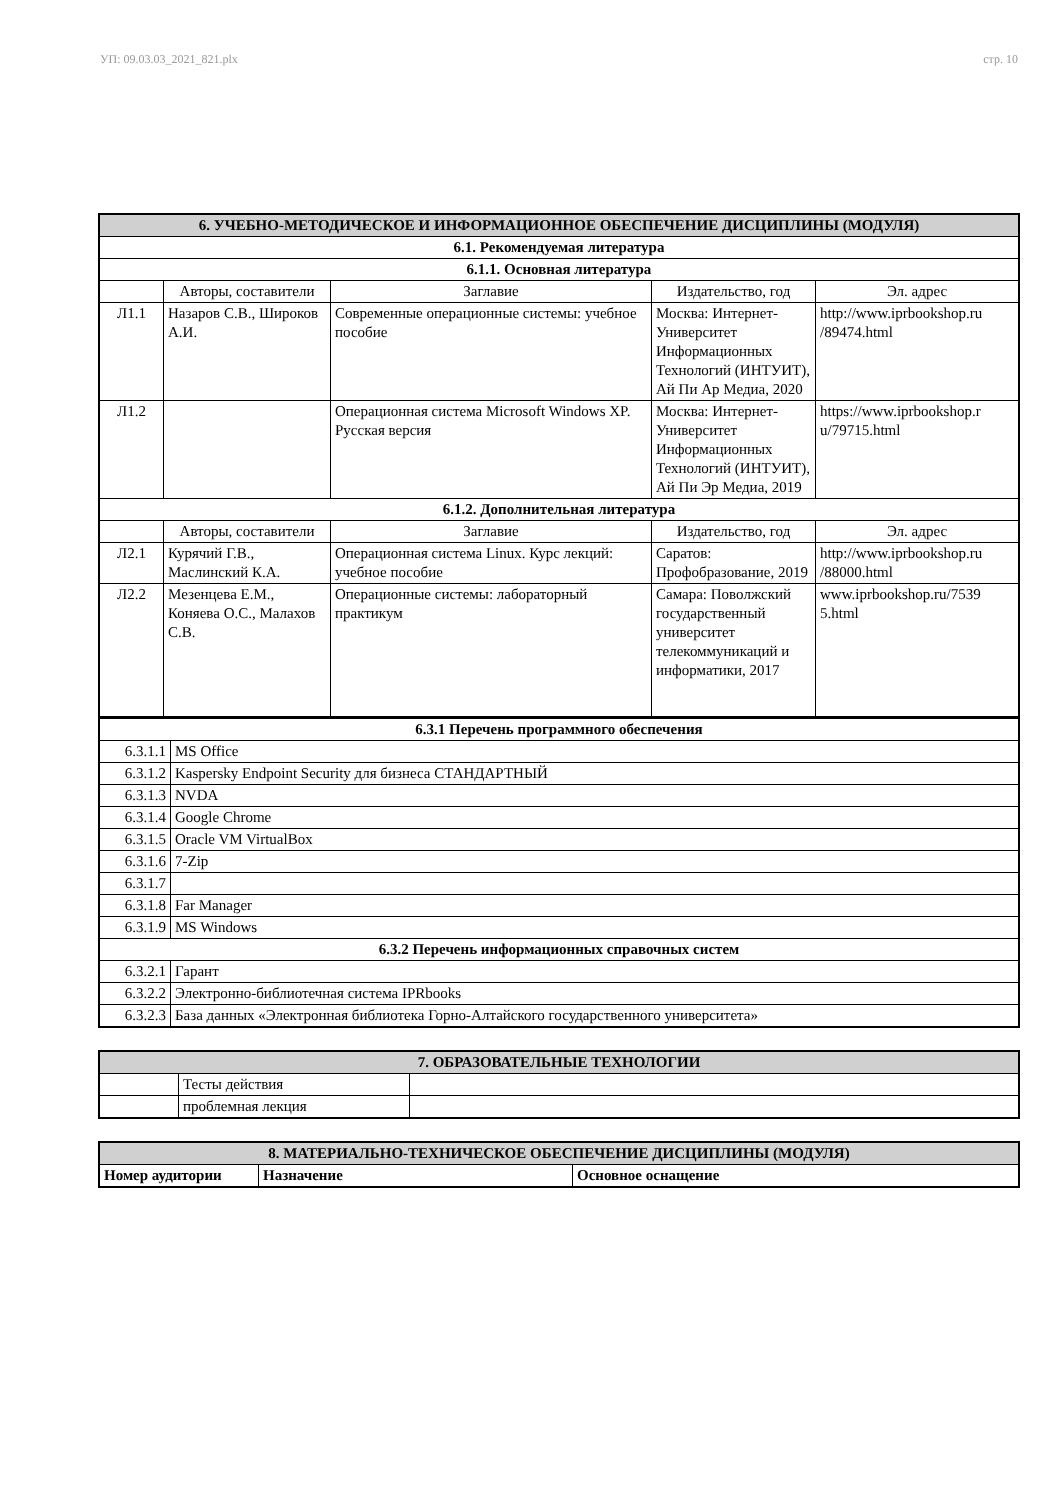УП: 09.03.03_2021_821.plx стр. 10
| 6. УЧЕБНО-МЕТОДИЧЕСКОЕ И ИНФОРМАЦИОННОЕ ОБЕСПЕЧЕНИЕ ДИСЦИПЛИНЫ (МОДУЛЯ) | | | | |
| 6.1. Рекомендуемая литература | | | | |
| 6.1.1. Основная литература | | | | |
| | Авторы, составители | Заглавие | Издательство, год | Эл. адрес |
| Л1.1 | Назаров С.В., Широков А.И. | Современные операционные системы: учебное пособие | Москва: Интернет-Университет Информационных Технологий (ИНТУИТ), Ай Пи Ар Медиа, 2020 | http://www.iprbookshop.ru /89474.html |
| Л1.2 | | Операционная система Microsoft Windows XP. Русская версия | Москва: Интернет-Университет Информационных Технологий (ИНТУИТ), Ай Пи Эр Медиа, 2019 | https://www.iprbookshop.r u/79715.html |
| 6.1.2. Дополнительная литература | | | | |
| | Авторы, составители | Заглавие | Издательство, год | Эл. адрес |
| Л2.1 | Курячий Г.В., Маслинский К.А. | Операционная система Linux. Курс лекций: учебное пособие | Саратов: Профобразование, 2019 | http://www.iprbookshop.ru /88000.html |
| Л2.2 | Мезенцева Е.М., Коняева О.С., Малахов С.В. | Операционные системы: лабораторный практикум | Самара: Поволжский государственный университет телекоммуникаций и информатики, 2017 | www.iprbookshop.ru/7539 5.html |
| 6.3.1 Перечень программного обеспечения | |
| 6.3.1.1 | MS Office |
| 6.3.1.2 | Kaspersky Endpoint Security для бизнеса СТАНДАРТНЫЙ |
| 6.3.1.3 | NVDA |
| 6.3.1.4 | Google Chrome |
| 6.3.1.5 | Oracle VM VirtualBox |
| 6.3.1.6 | 7-Zip |
| 6.3.1.7 | |
| 6.3.1.8 | Far Manager |
| 6.3.1.9 | MS Windows |
| 6.3.2 Перечень информационных справочных систем | |
| 6.3.2.1 | Гарант |
| 6.3.2.2 | Электронно-библиотечная система IPRbooks |
| 6.3.2.3 | База данных «Электронная библиотека Горно-Алтайского государственного университета» |
| 7. ОБРАЗОВАТЕЛЬНЫЕ ТЕХНОЛОГИИ | | |
| | Тесты действия | |
| | проблемная лекция | |
| 8. МАТЕРИАЛЬНО-ТЕХНИЧЕСКОЕ ОБЕСПЕЧЕНИЕ ДИСЦИПЛИНЫ (МОДУЛЯ) | | |
| Номер аудитории | Назначение | Основное оснащение |